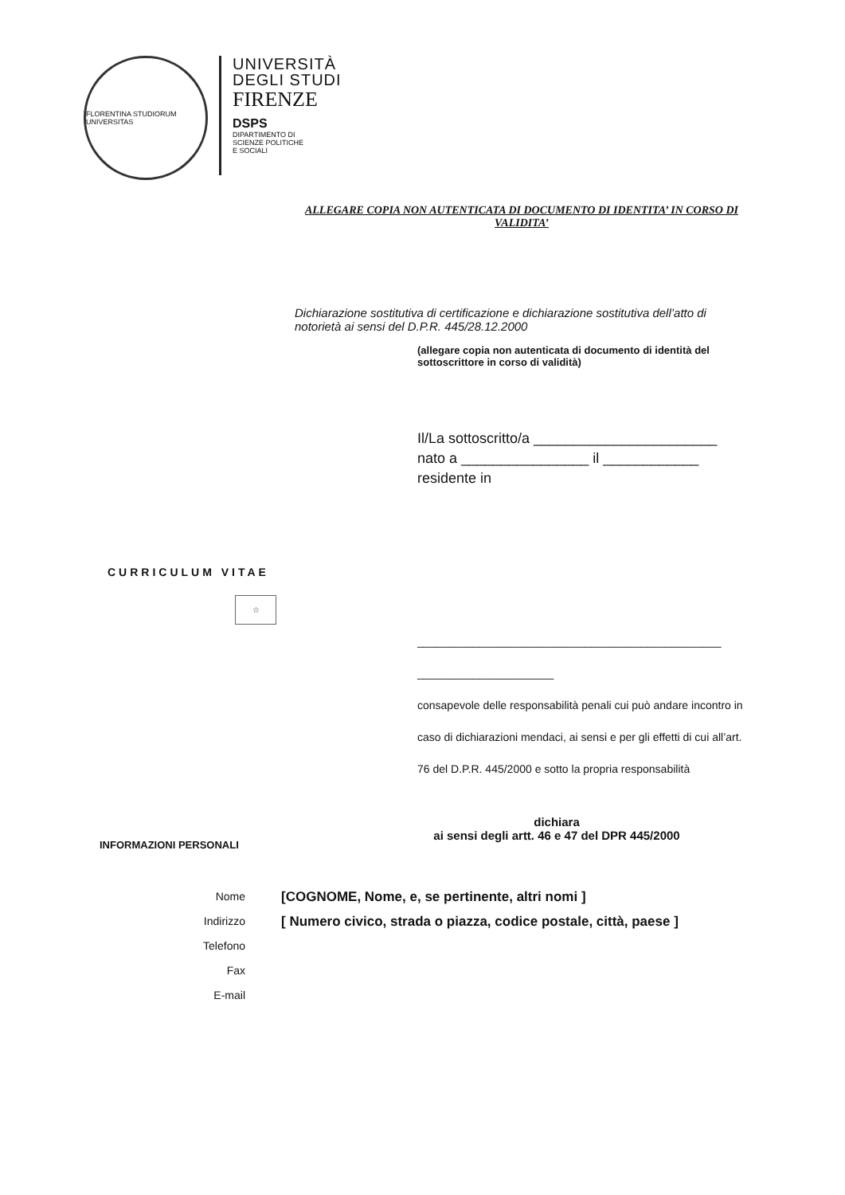FLORENTINA STUDIORUM UNIVERSITAS
UNIVERSITÀ
DEGLI STUDI
FIRENZE
DSPS
DIPARTIMENTO DI
SCIENZE POLITICHE
E SOCIALI
ALLEGARE COPIA NON AUTENTICATA DI DOCUMENTO DI IDENTITA’ IN CORSO DI VALIDITA’
Dichiarazione sostitutiva di certificazione e dichiarazione sostitutiva dell’atto di notorietà ai sensi del D.P.R. 445/28.12.2000
(allegare copia non autenticata di documento di identità del sottoscrittore in corso di validità)
Il/La sottoscritto/a _______________________
nato a ________________ il ____________
residente in
CURRICULUM VITAE
☆
_________________________________________________ ______________________
consapevole delle responsabilità penali cui può andare incontro in caso di dichiarazioni mendaci, ai sensi e per gli effetti di cui all’art. 76 del D.P.R. 445/2000 e sotto la propria responsabilità
dichiara
ai sensi degli artt. 46 e 47 del DPR 445/2000
INFORMAZIONI PERSONALI
Nome [COGNOME, Nome, e, se pertinente, altri nomi ]
Indirizzo [ Numero civico, strada o piazza, codice postale, città, paese ]
Telefono
Fax
E-mail